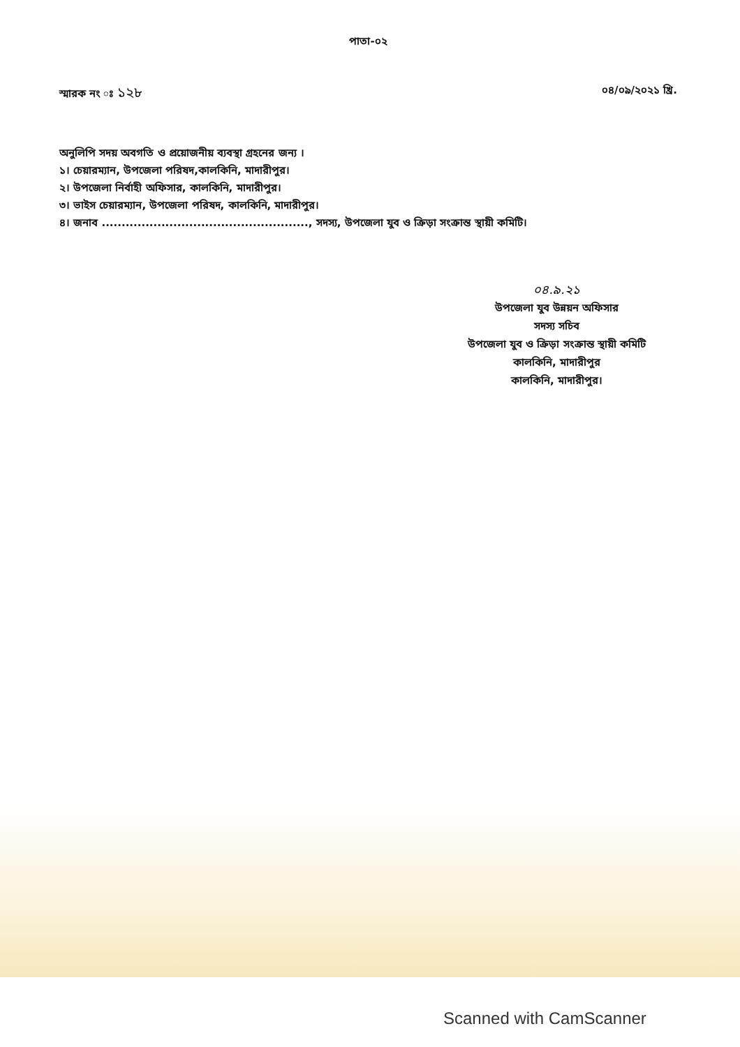পাতা-০২
স্মারক নং ঃ ১২৮
০৪/০৯/২০২১ খ্রি.
অনুলিপি সদয় অবগতি ও প্রয়োজনীয় ব্যবস্থা গ্রহনের জন্য ।
১। চেয়ারম্যান, উপজেলা পরিষদ,কালকিনি, মাদারীপুর।
২। উপজেলা নির্বাহী অফিসার, কালকিনি, মাদারীপুর।
৩। ভাইস চেয়ারম্যান, উপজেলা পরিষদ, কালকিনি, মাদারীপুর।
৪। জনাব ...................................................., সদস্য, উপজেলা যুব ও ক্রিড়া সংক্রান্ত স্থায়ী কমিটি।
০৪.৯.২১
উপজেলা যুব উন্নয়ন অফিসার
সদস্য সচিব
উপজেলা যুব ও ক্রিড়া সংক্রান্ত স্থায়ী কমিটি
কালকিনি, মাদারীপুর
কালকিনি, মাদারীপুর।
Scanned with CamScanner